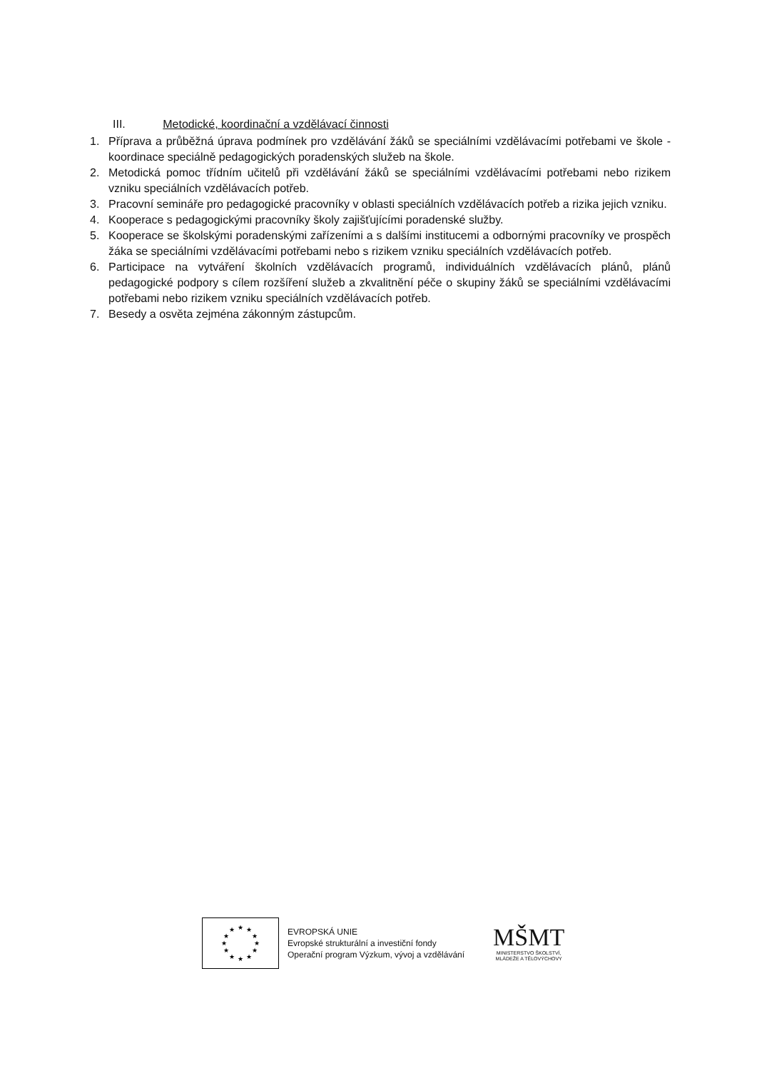III. Metodické, koordinační a vzdělávací činnosti
1. Příprava a průběžná úprava podmínek pro vzdělávání žáků se speciálními vzdělávacími potřebami ve škole - koordinace speciálně pedagogických poradenských služeb na škole.
2. Metodická pomoc třídním učitelů při vzdělávání žáků se speciálními vzdělávacími potřebami nebo rizikem vzniku speciálních vzdělávacích potřeb.
3. Pracovní semináře pro pedagogické pracovníky v oblasti speciálních vzdělávacích potřeb a rizika jejich vzniku.
4. Kooperace s pedagogickými pracovníky školy zajišťujícími poradenské služby.
5. Kooperace se školskými poradenskými zařízeními a s dalšími institucemi a odbornými pracovníky ve prospěch žáka se speciálními vzdělávacími potřebami nebo s rizikem vzniku speciálních vzdělávacích potřeb.
6. Participace na vytváření školních vzdělávacích programů, individuálních vzdělávacích plánů, plánů pedagogické podpory s cílem rozšíření služeb a zkvalitnění péče o skupiny žáků se speciálními vzdělávacími potřebami nebo rizikem vzniku speciálních vzdělávacích potřeb.
7. Besedy a osvěta zejména zákonným zástupcům.
★
★
★
★
★
★
★
★
★
★
★
★
EVROPSKÁ UNIE
Evropské strukturální a investiční fondy
Operační program Výzkum, vývoj a vzdělávání
MŠMT
MINISTERSTVO ŠKOLSTVÍ,
MLÁDEŽE A TĚLOVÝCHOVY